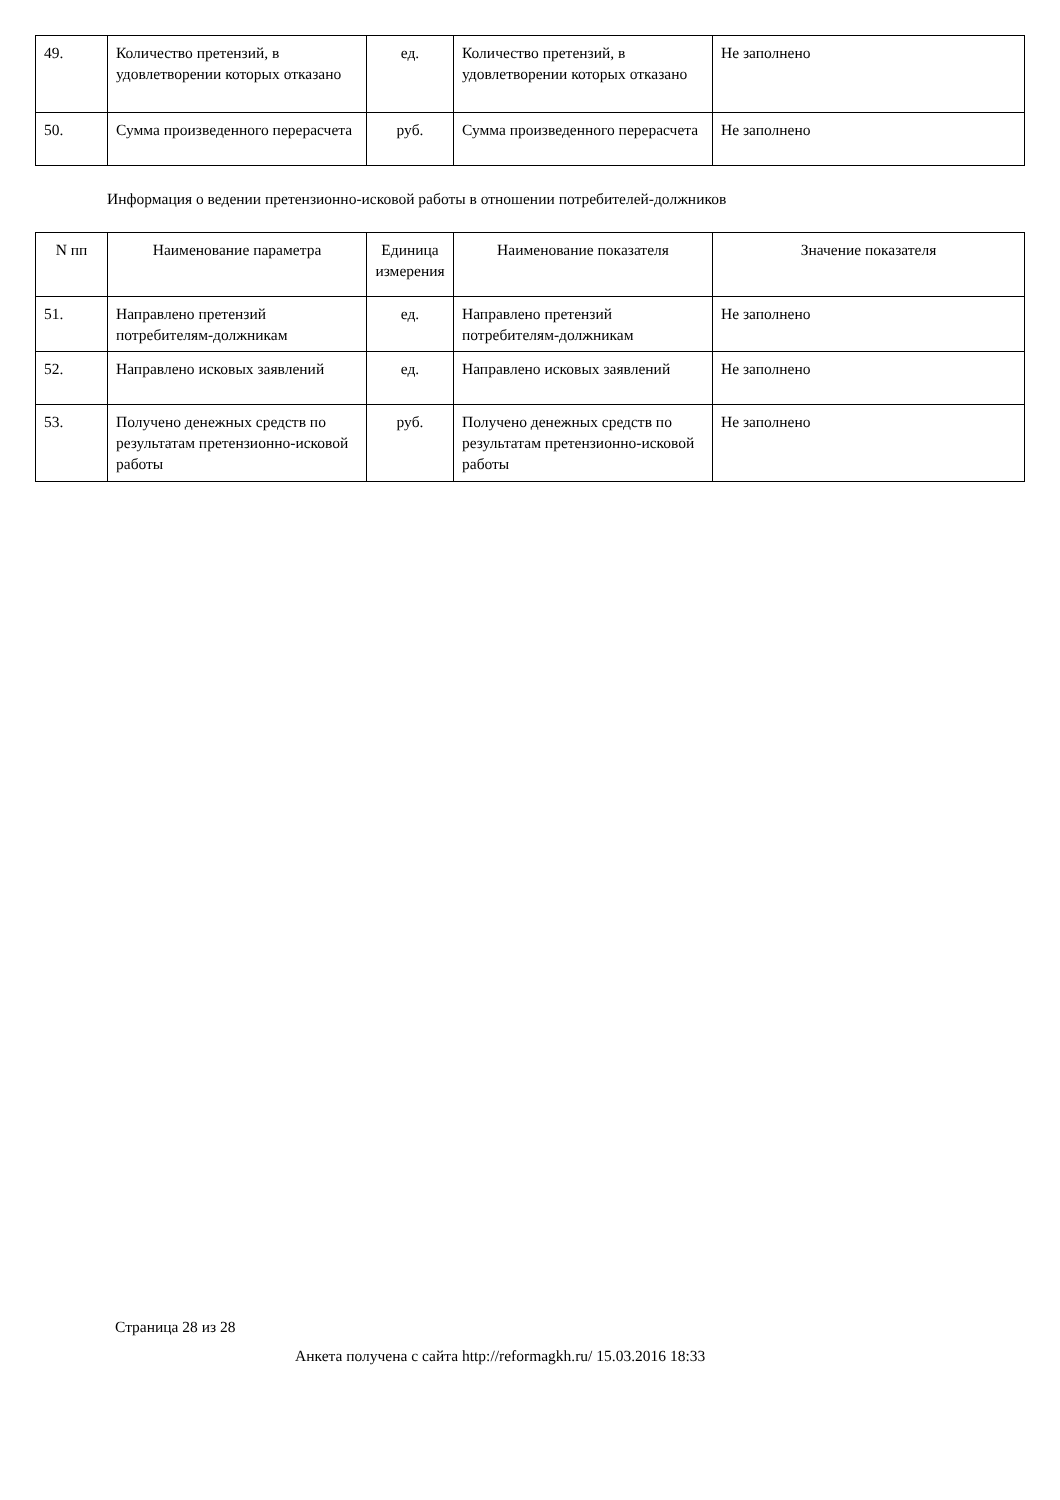| 49. | Количество претензий, в удовлетворении которых отказано | ед. | Количество претензий, в удовлетворении которых отказано | Не заполнено |
| 50. | Сумма произведенного перерасчета | руб. | Сумма произведенного перерасчета | Не заполнено |
Информация о ведении претензионно-исковой работы в отношении потребителей-должников
| N пп | Наименование параметра | Единица измерения | Наименование показателя | Значение показателя |
| --- | --- | --- | --- | --- |
| 51. | Направлено претензий потребителям-должникам | ед. | Направлено претензий потребителям-должникам | Не заполнено |
| 52. | Направлено исковых заявлений | ед. | Направлено исковых заявлений | Не заполнено |
| 53. | Получено денежных средств по результатам претензионно-исковой работы | руб. | Получено денежных средств по результатам претензионно-исковой работы | Не заполнено |
Страница 28 из 28
Анкета получена с сайта http://reformagkh.ru/ 15.03.2016 18:33